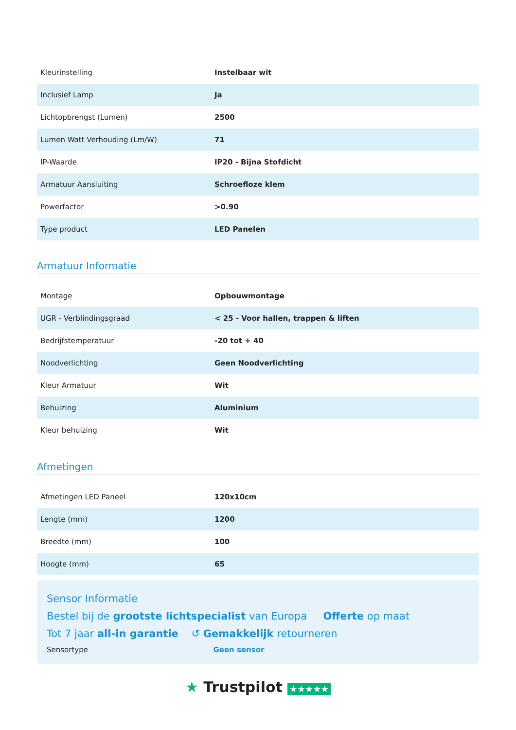| Kleurinstelling | Instelbaar wit |
| Inclusief Lamp | Ja |
| Lichtopbrengst (Lumen) | 2500 |
| Lumen Watt Verhouding (Lm/W) | 71 |
| IP-Waarde | IP20 - Bijna Stofdicht |
| Armatuur Aansluiting | Schroefloze klem |
| Powerfactor | >0.90 |
| Type product | LED Panelen |
Armatuur Informatie
| Montage | Opbouwmontage |
| UGR - Verblindingsgraad | < 25 - Voor hallen, trappen & liften |
| Bedrijfstemperatuur | -20 tot + 40 |
| Noodverlichting | Geen Noodverlichting |
| Kleur Armatuur | Wit |
| Behuizing | Aluminium |
| Kleur behuizing | Wit |
Afmetingen
| Afmetingen LED Paneel | 120x10cm |
| Lengte (mm) | 1200 |
| Breedte (mm) | 100 |
| Hoogte (mm) | 65 |
Sensor Informatie
Bestel bij de grootste lichtspecialist van Europa Offerte op maat
Tot 7 jaar all-in garantie ↺ Gemakkelijk retourneren
Sensortype Geen sensor
★ Trustpilot ★★★★★